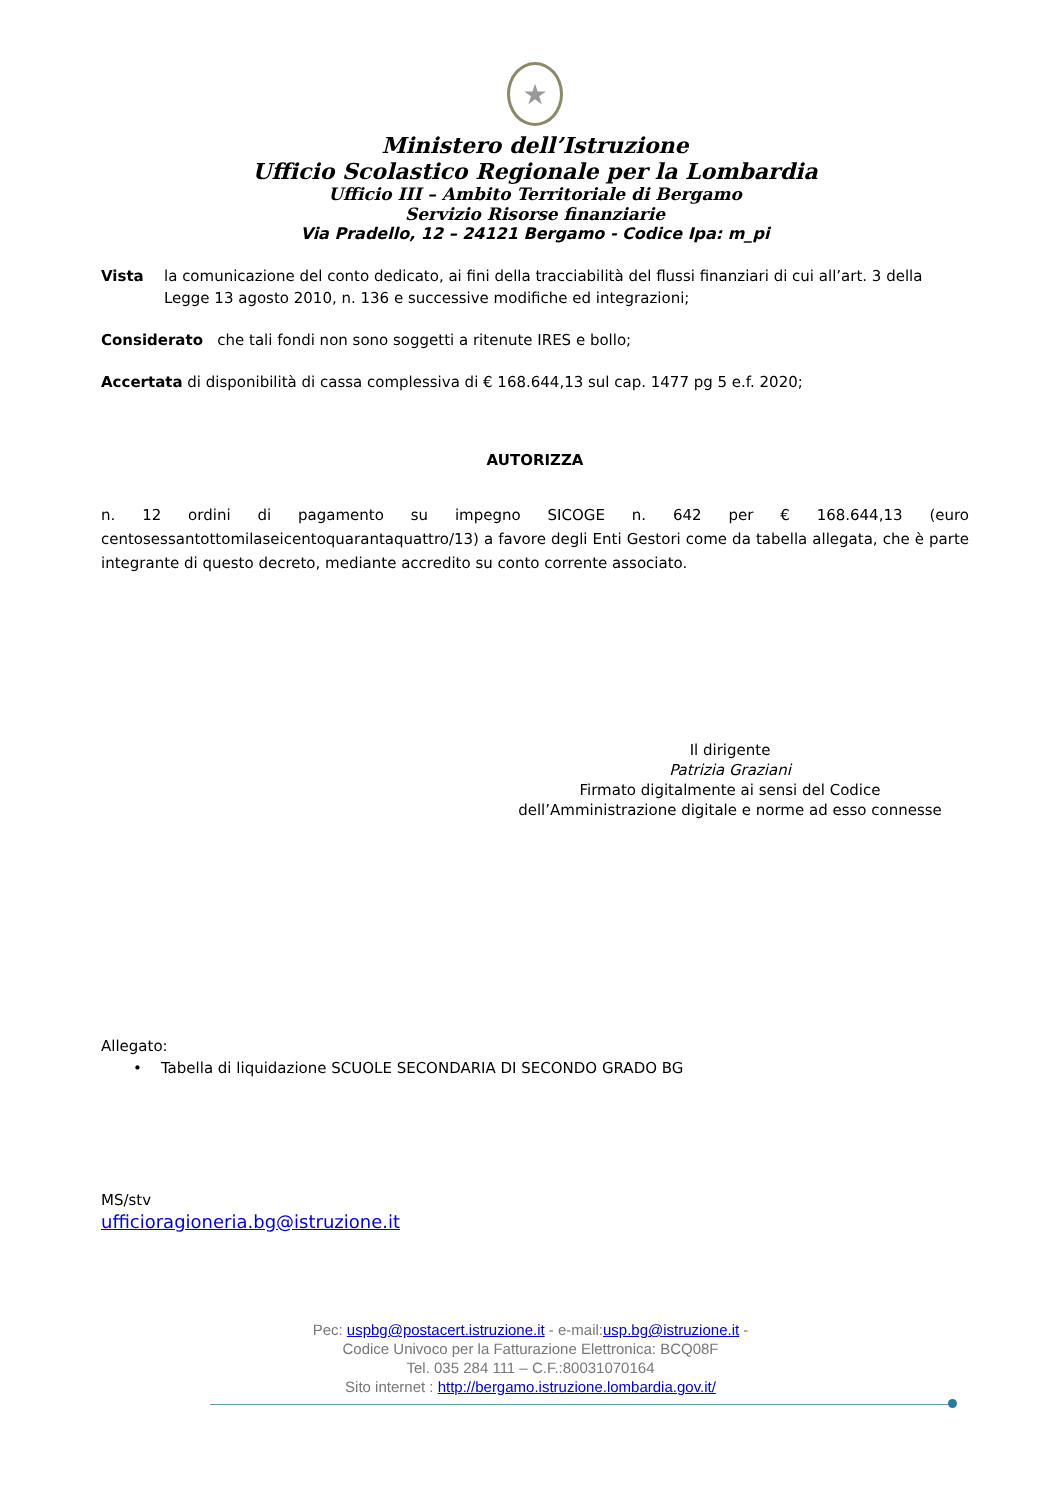★
Ministero dell’Istruzione
Ufficio Scolastico Regionale per la Lombardia
Ufficio III – Ambito Territoriale di Bergamo
Servizio Risorse finanziarie
Via Pradello, 12 – 24121 Bergamo - Codice Ipa: m_pi
Vista la comunicazione del conto dedicato, ai fini della tracciabilità del flussi finanziari di cui all’art. 3 della Legge 13 agosto 2010, n. 136 e successive modifiche ed integrazioni;
Considerato che tali fondi non sono soggetti a ritenute IRES e bollo;
Accertata di disponibilità di cassa complessiva di € 168.644,13 sul cap. 1477 pg 5 e.f. 2020;
AUTORIZZA
n. 12 ordini di pagamento su impegno SICOGE n. 642 per € 168.644,13 (euro centosessantottomilaseicentoquarantaquattro/13) a favore degli Enti Gestori come da tabella allegata, che è parte integrante di questo decreto, mediante accredito su conto corrente associato.
Il dirigente
Patrizia Graziani
Firmato digitalmente ai sensi del Codice
dell’Amministrazione digitale e norme ad esso connesse
Allegato:
• Tabella di liquidazione SCUOLE SECONDARIA DI SECONDO GRADO BG
MS/stv
ufficioragioneria.bg@istruzione.it
Pec: uspbg@postacert.istruzione.it - e-mail:usp.bg@istruzione.it -
Codice Univoco per la Fatturazione Elettronica: BCQ08F
Tel. 035 284 111 – C.F.:80031070164
Sito internet : http://bergamo.istruzione.lombardia.gov.it/